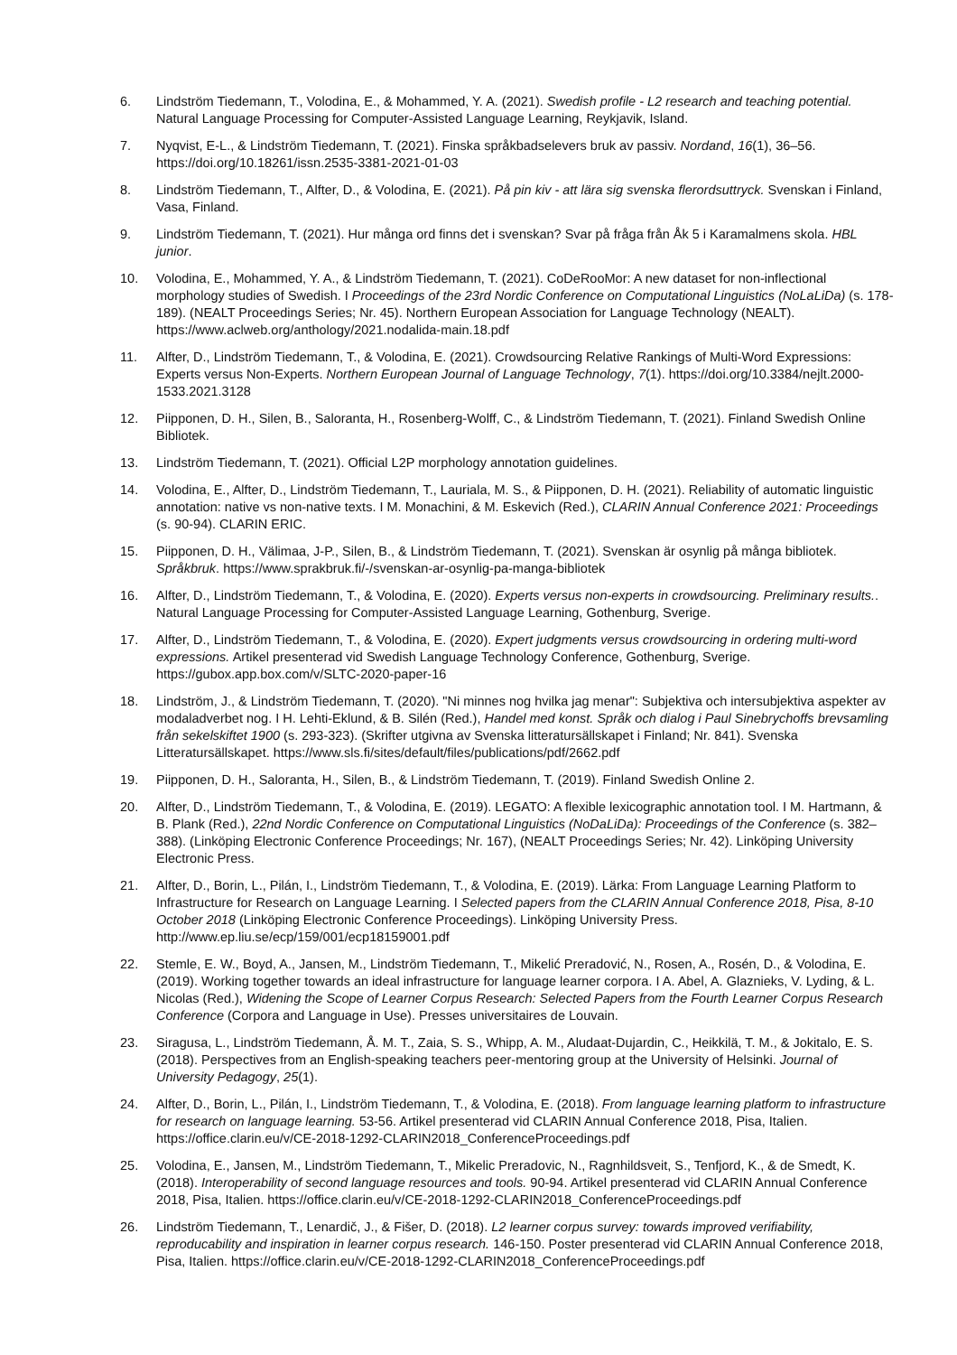6. Lindström Tiedemann, T., Volodina, E., & Mohammed, Y. A. (2021). Swedish profile - L2 research and teaching potential. Natural Language Processing for Computer-Assisted Language Learning, Reykjavik, Island.
7. Nyqvist, E-L., & Lindström Tiedemann, T. (2021). Finska språkbadselevers bruk av passiv. Nordand, 16(1), 36–56. https://doi.org/10.18261/issn.2535-3381-2021-01-03
8. Lindström Tiedemann, T., Alfter, D., & Volodina, E. (2021). På pin kiv - att lära sig svenska flerordsuttryck. Svenskan i Finland, Vasa, Finland.
9. Lindström Tiedemann, T. (2021). Hur många ord finns det i svenskan? Svar på fråga från Åk 5 i Karamalmens skola. HBL junior.
10. Volodina, E., Mohammed, Y. A., & Lindström Tiedemann, T. (2021). CoDeRooMor: A new dataset for non-inflectional morphology studies of Swedish. I Proceedings of the 23rd Nordic Conference on Computational Linguistics (NoLaLiDa) (s. 178-189). (NEALT Proceedings Series; Nr. 45). Northern European Association for Language Technology (NEALT). https://www.aclweb.org/anthology/2021.nodalida-main.18.pdf
11. Alfter, D., Lindström Tiedemann, T., & Volodina, E. (2021). Crowdsourcing Relative Rankings of Multi-Word Expressions: Experts versus Non-Experts. Northern European Journal of Language Technology, 7(1). https://doi.org/10.3384/nejlt.2000-1533.2021.3128
12. Piipponen, D. H., Silen, B., Saloranta, H., Rosenberg-Wolff, C., & Lindström Tiedemann, T. (2021). Finland Swedish Online Bibliotek.
13. Lindström Tiedemann, T. (2021). Official L2P morphology annotation guidelines.
14. Volodina, E., Alfter, D., Lindström Tiedemann, T., Lauriala, M. S., & Piipponen, D. H. (2021). Reliability of automatic linguistic annotation: native vs non-native texts. I M. Monachini, & M. Eskevich (Red.), CLARIN Annual Conference 2021: Proceedings (s. 90-94). CLARIN ERIC.
15. Piipponen, D. H., Välimaa, J-P., Silen, B., & Lindström Tiedemann, T. (2021). Svenskan är osynlig på många bibliotek. Språkbruk. https://www.sprakbruk.fi/-/svenskan-ar-osynlig-pa-manga-bibliotek
16. Alfter, D., Lindström Tiedemann, T., & Volodina, E. (2020). Experts versus non-experts in crowdsourcing. Preliminary results.. Natural Language Processing for Computer-Assisted Language Learning, Gothenburg, Sverige.
17. Alfter, D., Lindström Tiedemann, T., & Volodina, E. (2020). Expert judgments versus crowdsourcing in ordering multi-word expressions. Artikel presenterad vid Swedish Language Technology Conference, Gothenburg, Sverige. https://gubox.app.box.com/v/SLTC-2020-paper-16
18. Lindström, J., & Lindström Tiedemann, T. (2020). "Ni minnes nog hvilka jag menar": Subjektiva och intersubjektiva aspekter av modaladverbet nog. I H. Lehti-Eklund, & B. Silén (Red.), Handel med konst. Språk och dialog i Paul Sinebrychoffs brevsamling från sekelskiftet 1900 (s. 293-323). (Skrifter utgivna av Svenska litteratursällskapet i Finland; Nr. 841). Svenska Litteratursällskapet. https://www.sls.fi/sites/default/files/publications/pdf/2662.pdf
19. Piipponen, D. H., Saloranta, H., Silen, B., & Lindström Tiedemann, T. (2019). Finland Swedish Online 2.
20. Alfter, D., Lindström Tiedemann, T., & Volodina, E. (2019). LEGATO: A flexible lexicographic annotation tool. I M. Hartmann, & B. Plank (Red.), 22nd Nordic Conference on Computational Linguistics (NoDaLiDa): Proceedings of the Conference (s. 382–388). (Linköping Electronic Conference Proceedings; Nr. 167), (NEALT Proceedings Series; Nr. 42). Linköping University Electronic Press.
21. Alfter, D., Borin, L., Pilán, I., Lindström Tiedemann, T., & Volodina, E. (2019). Lärka: From Language Learning Platform to Infrastructure for Research on Language Learning. I Selected papers from the CLARIN Annual Conference 2018, Pisa, 8-10 October 2018 (Linköping Electronic Conference Proceedings). Linköping University Press. http://www.ep.liu.se/ecp/159/001/ecp18159001.pdf
22. Stemle, E. W., Boyd, A., Jansen, M., Lindström Tiedemann, T., Mikelić Preradović, N., Rosen, A., Rosén, D., & Volodina, E. (2019). Working together towards an ideal infrastructure for language learner corpora. I A. Abel, A. Glaznieks, V. Lyding, & L. Nicolas (Red.), Widening the Scope of Learner Corpus Research: Selected Papers from the Fourth Learner Corpus Research Conference (Corpora and Language in Use). Presses universitaires de Louvain.
23. Siragusa, L., Lindström Tiedemann, Å. M. T., Zaia, S. S., Whipp, A. M., Aludaat-Dujardin, C., Heikkilä, T. M., & Jokitalo, E. S. (2018). Perspectives from an English-speaking teachers peer-mentoring group at the University of Helsinki. Journal of University Pedagogy, 25(1).
24. Alfter, D., Borin, L., Pilán, I., Lindström Tiedemann, T., & Volodina, E. (2018). From language learning platform to infrastructure for research on language learning. 53-56. Artikel presenterad vid CLARIN Annual Conference 2018, Pisa, Italien. https://office.clarin.eu/v/CE-2018-1292-CLARIN2018_ConferenceProceedings.pdf
25. Volodina, E., Jansen, M., Lindström Tiedemann, T., Mikelic Preradovic, N., Ragnhildsveit, S., Tenfjord, K., & de Smedt, K. (2018). Interoperability of second language resources and tools. 90-94. Artikel presenterad vid CLARIN Annual Conference 2018, Pisa, Italien. https://office.clarin.eu/v/CE-2018-1292-CLARIN2018_ConferenceProceedings.pdf
26. Lindström Tiedemann, T., Lenardič, J., & Fišer, D. (2018). L2 learner corpus survey: towards improved verifiability, reproducability and inspiration in learner corpus research. 146-150. Poster presenterad vid CLARIN Annual Conference 2018, Pisa, Italien. https://office.clarin.eu/v/CE-2018-1292-CLARIN2018_ConferenceProceedings.pdf